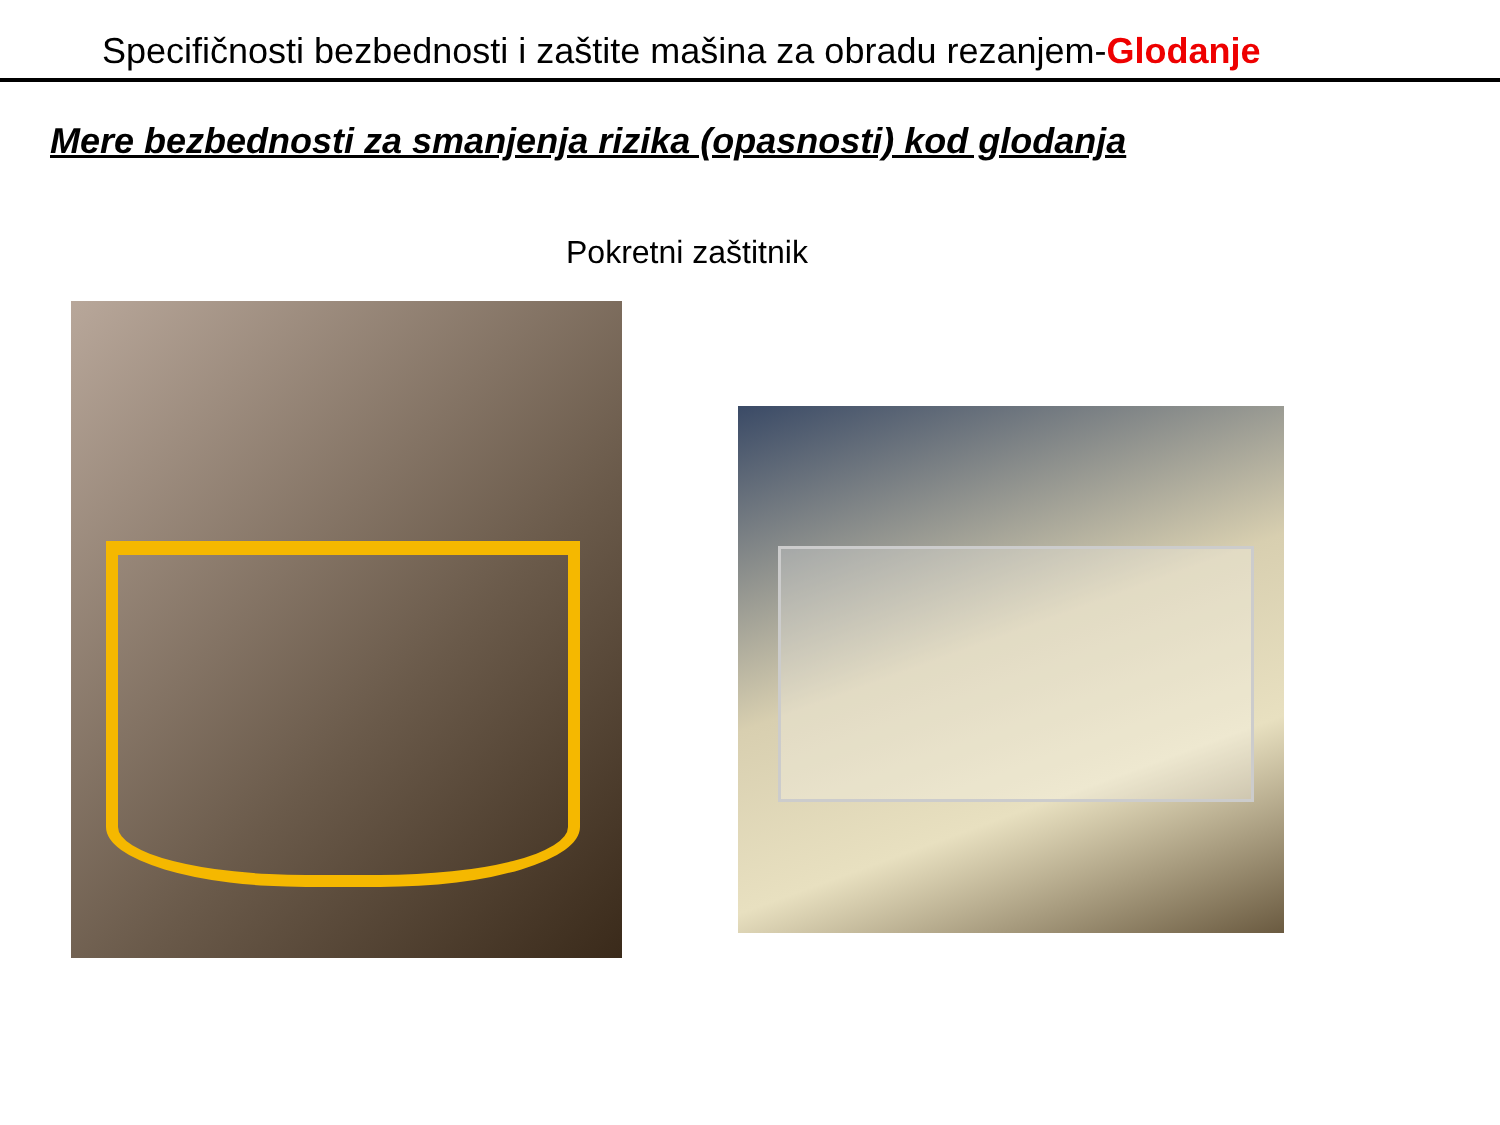Specifičnosti bezbednosti i zaštite mašina za obradu rezanjem-Glodanje
Mere bezbednosti za smanjenja rizika (opasnosti) kod glodanja
Pokretni zaštitnik